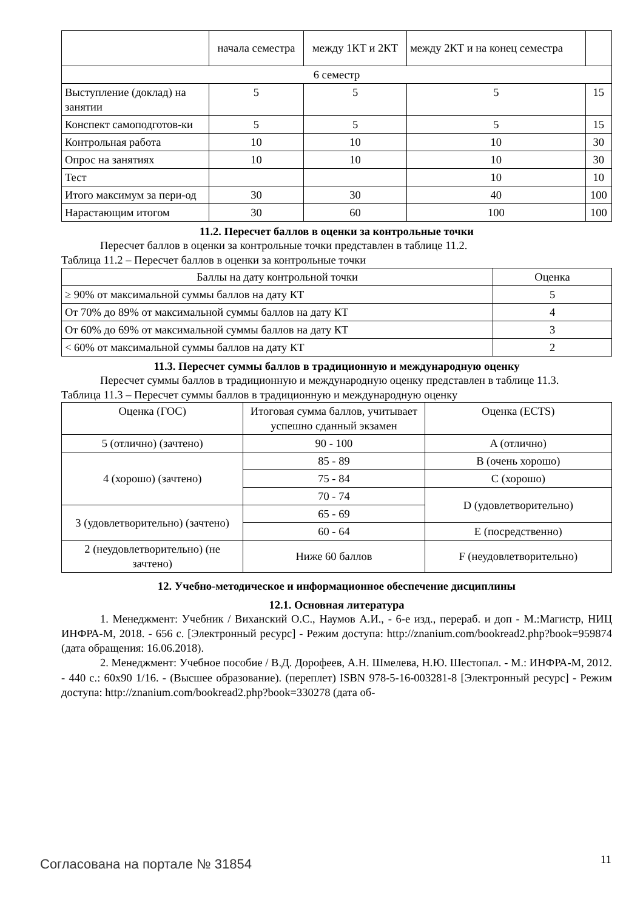| | начала семестра | между 1КТ и 2КТ | между 2КТ и на конец семестра | |
| 6 семестр | | | | |
| Выступление (доклад) на занятии | 5 | 5 | 5 | 15 |
| Конспект самоподготов-ки | 5 | 5 | 5 | 15 |
| Контрольная работа | 10 | 10 | 10 | 30 |
| Опрос на занятиях | 10 | 10 | 10 | 30 |
| Тест | | | 10 | 10 |
| Итого максимум за пери-од | 30 | 30 | 40 | 100 |
| Нарастающим итогом | 30 | 60 | 100 | 100 |
11.2. Пересчет баллов в оценки за контрольные точки
Пересчет баллов в оценки за контрольные точки представлен в таблице 11.2.
Таблица 11.2 – Пересчет баллов в оценки за контрольные точки
| Баллы на дату контрольной точки | Оценка |
| --- | --- |
| ≥ 90% от максимальной суммы баллов на дату КТ | 5 |
| От 70% до 89% от максимальной суммы баллов на дату КТ | 4 |
| От 60% до 69% от максимальной суммы баллов на дату КТ | 3 |
| < 60% от максимальной суммы баллов на дату КТ | 2 |
11.3. Пересчет суммы баллов в традиционную и международную оценку
Пересчет суммы баллов в традиционную и международную оценку представлен в таблице 11.3.
Таблица 11.3 – Пересчет суммы баллов в традиционную и международную оценку
| Оценка (ГОС) | Итоговая сумма баллов, учитывает успешно сданный экзамен | Оценка (ECTS) |
| --- | --- | --- |
| 5 (отлично) (зачтено) | 90 - 100 | A (отлично) |
| 4 (хорошо) (зачтено) | 85 - 89 | B (очень хорошо) |
| | 75 - 84 | C (хорошо) |
| | 70 - 74 | D (удовлетворительно) |
| 3 (удовлетворительно) (зачтено) | 65 - 69 | |
| | 60 - 64 | E (посредственно) |
| 2 (неудовлетворительно) (не зачтено) | Ниже 60 баллов | F (неудовлетворительно) |
12. Учебно-методическое и информационное обеспечение дисциплины
12.1. Основная литература
1. Менеджмент: Учебник / Виханский О.С., Наумов А.И., - 6-е изд., перераб. и доп - М.:Магистр, НИЦ ИНФРА-М, 2018. - 656 с. [Электронный ресурс] - Режим доступа: http://znanium.com/bookread2.php?book=959874 (дата обращения: 16.06.2018).
2. Менеджмент: Учебное пособие / В.Д. Дорофеев, А.Н. Шмелева, Н.Ю. Шестопал. - М.: ИНФРА-М, 2012. - 440 с.: 60x90 1/16. - (Высшее образование). (переплет) ISBN 978-5-16-003281-8 [Электронный ресурс] - Режим доступа: http://znanium.com/bookread2.php?book=330278 (дата об-
Согласована на портале № 31854 11